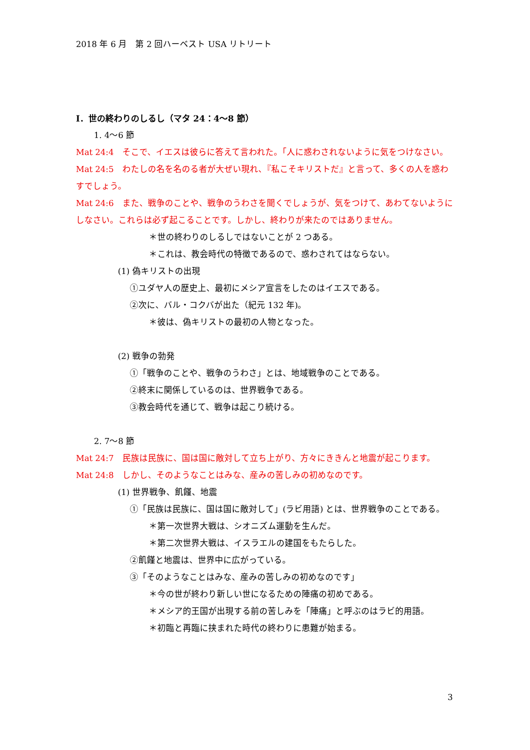2018 年 6 月　第 2 回ハーベスト USA リトリート
Ⅰ．世の終わりのしるし（マタ 24：4〜8 節）
1. 4〜6 節
Mat 24:4　そこで、イエスは彼らに答えて言われた。「人に惑わされないように気をつけなさい。
Mat 24:5　わたしの名を名のる者が大ぜい現れ、『私こそキリストだ』と言って、多くの人を惑わすでしょう。
Mat 24:6　また、戦争のことや、戦争のうわさを聞くでしょうが、気をつけて、あわてないようにしなさい。これらは必ず起こることです。しかし、終わりが来たのではありません。
＊世の終わりのしるしではないことが 2 つある。
＊これは、教会時代の特徴であるので、惑わされてはならない。
(1) 偽キリストの出現
①ユダヤ人の歴史上、最初にメシア宣言をしたのはイエスである。
②次に、バル・コクバが出た（紀元 132 年)。
＊彼は、偽キリストの最初の人物となった。
(2) 戦争の勃発
①「戦争のことや、戦争のうわさ」とは、地域戦争のことである。
②終末に関係しているのは、世界戦争である。
③教会時代を通じて、戦争は起こり続ける。
2. 7〜8 節
Mat 24:7　民族は民族に、国は国に敵対して立ち上がり、方々にききんと地震が起こります。
Mat 24:8　しかし、そのようなことはみな、産みの苦しみの初めなのです。
(1) 世界戦争、飢饉、地震
①「民族は民族に、国は国に敵対して」(ラビ用語) とは、世界戦争のことである。
＊第一次世界大戦は、シオニズム運動を生んだ。
＊第二次世界大戦は、イスラエルの建国をもたらした。
②飢饉と地震は、世界中に広がっている。
③「そのようなことはみな、産みの苦しみの初めなのです」
＊今の世が終わり新しい世になるための陣痛の初めである。
＊メシア的王国が出現する前の苦しみを「陣痛」と呼ぶのはラビ的用語。
＊初臨と再臨に挟まれた時代の終わりに患難が始まる。
3